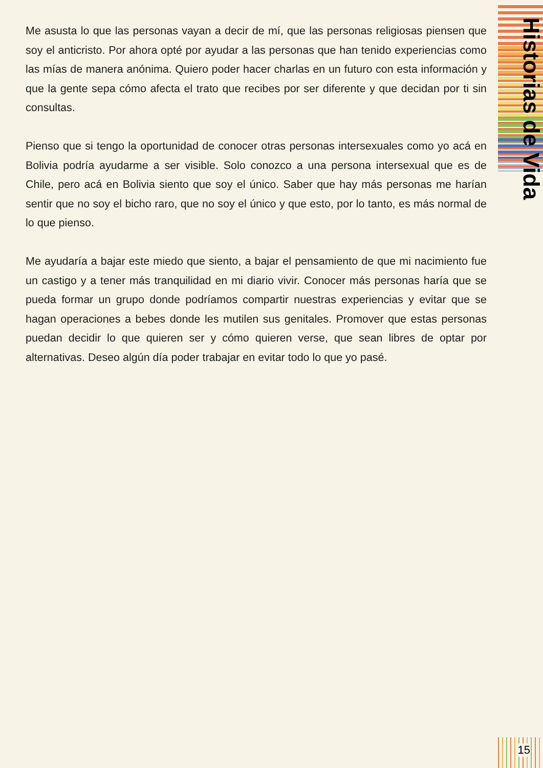Me asusta lo que las personas vayan a decir de mí, que las personas religiosas piensen que soy el anticristo. Por ahora opté por ayudar a las personas que han tenido experiencias como las mías de manera anónima. Quiero poder hacer charlas en un futuro con esta información y que la gente sepa cómo afecta el trato que recibes por ser diferente y que decidan por ti sin consultas.
Pienso que si tengo la oportunidad de conocer otras personas intersexuales como yo acá en Bolivia podría ayudarme a ser visible. Solo conozco a una persona intersexual que es de Chile, pero acá en Bolivia siento que soy el único. Saber que hay más personas me harían sentir que no soy el bicho raro, que no soy el único y que esto, por lo tanto, es más normal de lo que pienso.
Me ayudaría a bajar este miedo que siento, a bajar el pensamiento de que mi nacimiento fue un castigo y a tener más tranquilidad en mi diario vivir. Conocer más personas haría que se pueda formar un grupo donde podríamos compartir nuestras experiencias y evitar que se hagan operaciones a bebes donde les mutilen sus genitales. Promover que estas personas puedan decidir lo que quieren ser y cómo quieren verse, que sean libres de optar por alternativas. Deseo algún día poder trabajar en evitar todo lo que yo pasé.
Historias de Vida
15